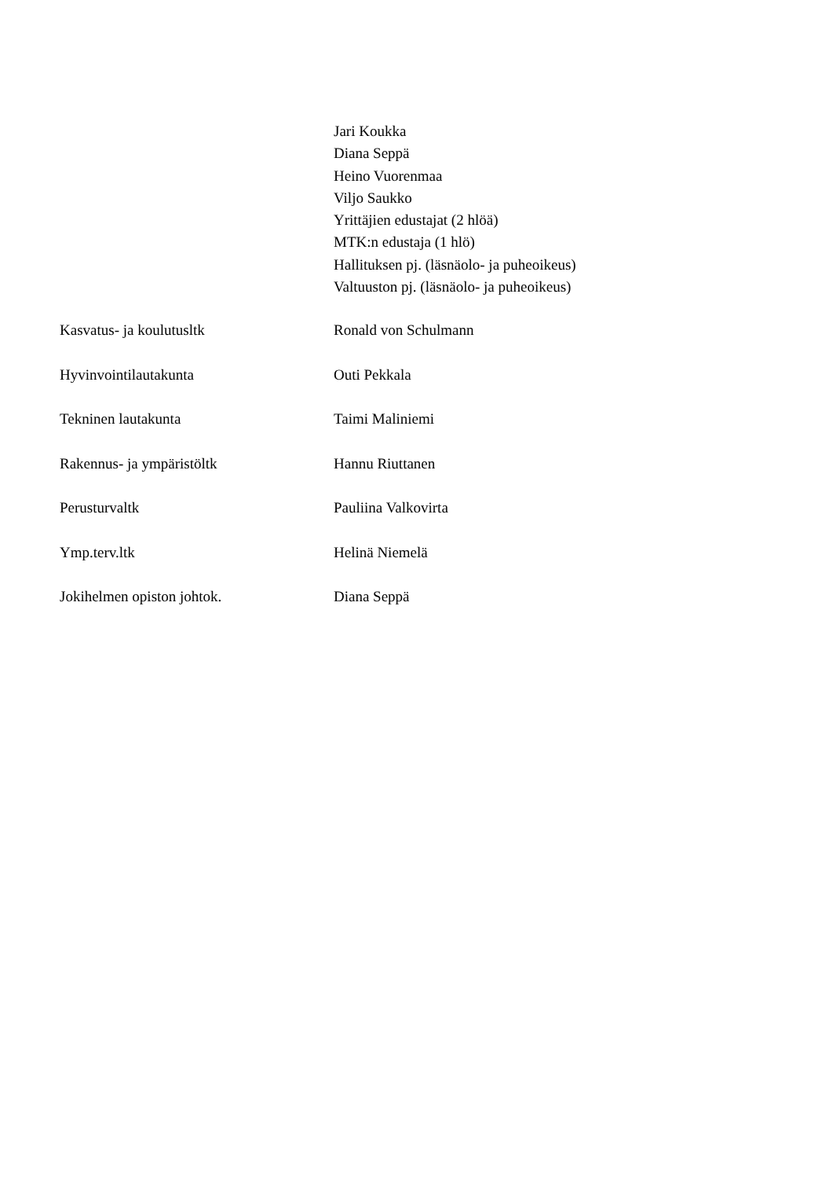Jari Koukka
Diana Seppä
Heino Vuorenmaa
Viljo Saukko
Yrittäjien edustajat (2 hlöä)
MTK:n edustaja (1 hlö)
Hallituksen pj. (läsnäolo- ja puheoikeus)
Valtuuston pj. (läsnäolo- ja puheoikeus)
Kasvatus- ja koulutusltk Ronald von Schulmann
Hyvinvointilautakunta Outi Pekkala
Tekninen lautakunta Taimi Maliniemi
Rakennus- ja ympäristöltk Hannu Riuttanen
Perusturvaltk Pauliina Valkovirta
Ymp.terv.ltk Helinä Niemelä
Jokihelmen opiston johtok. Diana Seppä